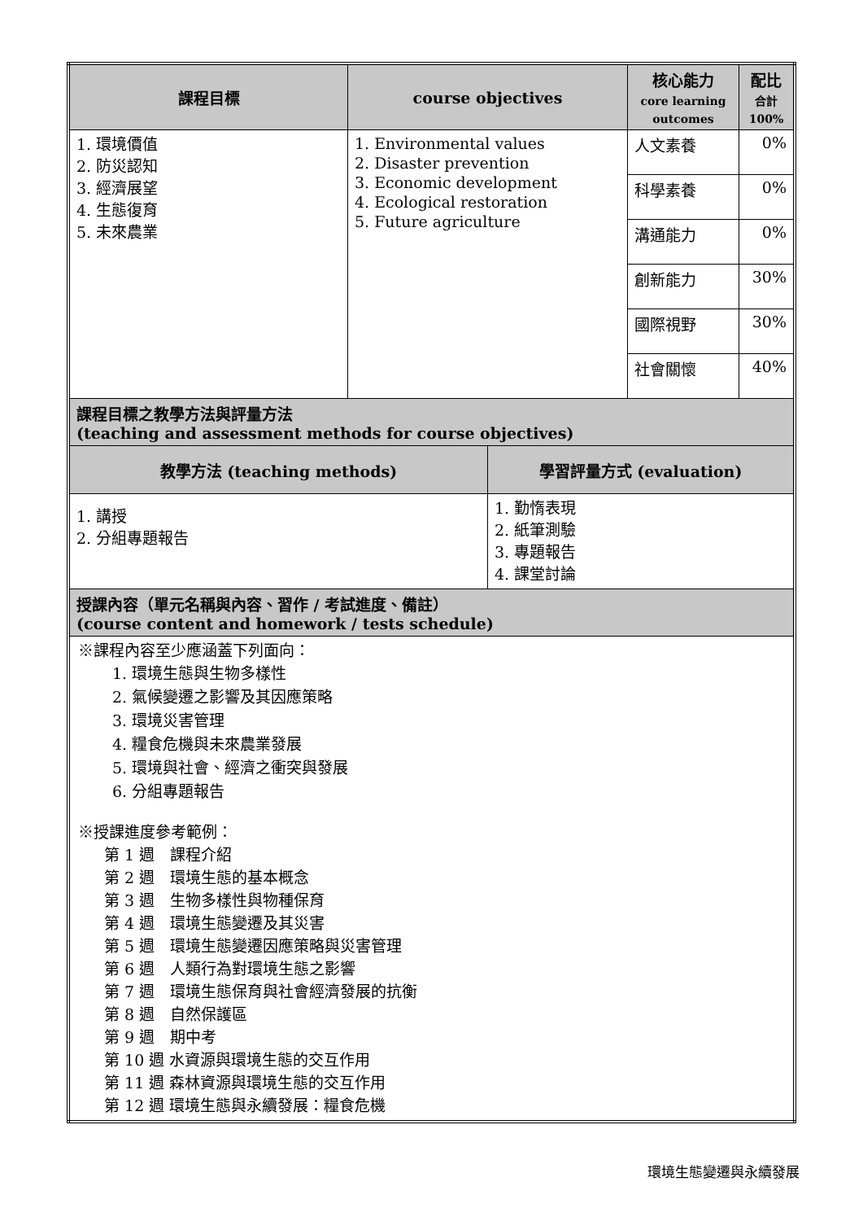| 課程目標 | course objectives | | 核心能力 core learning outcomes | 配比 合計 100% |
| --- | --- | --- | --- | --- |
| 1. 環境價值 2. 防災認知 3. 經濟展望 4. 生態復育 5. 未來農業 | 1. Environmental values 2. Disaster prevention 3. Economic development 4. Ecological restoration 5. Future agriculture | | 人文素養 | 0% |
| | | | 科學素養 | 0% |
| | | | 溝通能力 | 0% |
| | | | 創新能力 | 30% |
| | | | 國際視野 | 30% |
| | | | 社會關懷 | 40% |
| 課程目標之教學方法與評量方法 (teaching and assessment methods for course objectives) | | | | |
| 教學方法 (teaching methods) | | 學習評量方式 (evaluation) | | |
| 1. 講授 2. 分組專題報告 | | 1. 勤惰表現 2. 紙筆測驗 3. 專題報告 4. 課堂討論 | | |
| 授課內容（單元名稱與內容、習作 / 考試進度、備註） (course content and homework / tests schedule) | | | | |
| ※課程內容至少應涵蓋下列面向： 1. 環境生態與生物多樣性 2. 氣候變遷之影響及其因應策略 3. 環境災害管理 4. 糧食危機與未來農業發展 5. 環境與社會、經濟之衝突與發展 6. 分組專題報告 ※授課進度參考範例： 第 1 週 課程介紹 第 2 週 環境生態的基本概念 第 3 週 生物多樣性與物種保育 第 4 週 環境生態變遷及其災害 第 5 週 環境生態變遷因應策略與災害管理 第 6 週 人類行為對環境生態之影響 第 7 週 環境生態保育與社會經濟發展的抗衡 第 8 週 自然保護區 第 9 週 期中考 第 10 週 水資源與環境生態的交互作用 第 11 週 森林資源與環境生態的交互作用 第 12 週 環境生態與永續發展：糧食危機 | | | | |
環境生態變遷與永續發展